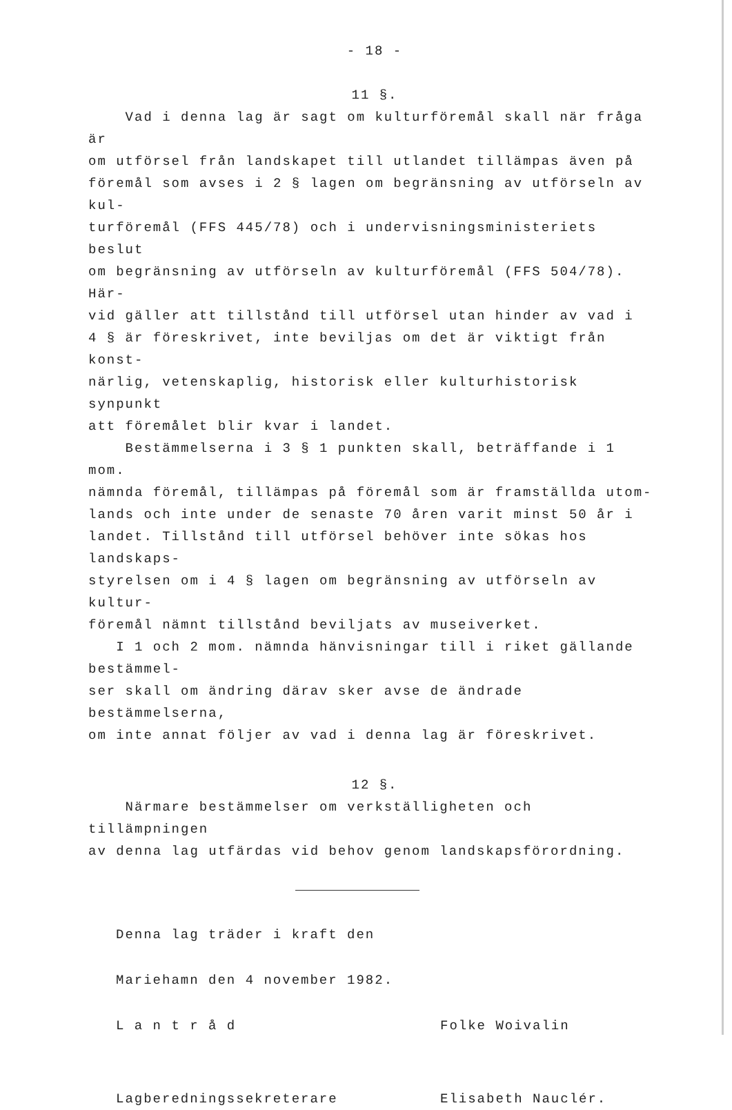- 18 -
11 §.
Vad i denna lag är sagt om kulturföremål skall när fråga är
om utförsel från landskapet till utlandet tillämpas även på
föremål som avses i 2 § lagen om begränsning av utförseln av kul-
turföremål (FFS 445/78) och i undervisningsministeriets beslut
om begränsning av utförseln av kulturföremål (FFS 504/78). Här-
vid gäller att tillstånd till utförsel utan hinder av vad i
4 § är föreskrivet, inte beviljas om det är viktigt från konst-
närlig, vetenskaplig, historisk eller kulturhistorisk synpunkt
att föremålet blir kvar i landet.
Bestämmelserna i 3 § 1 punkten skall, beträffande i 1 mom.
nämnda föremål, tillämpas på föremål som är framställda utom-
lands och inte under de senaste 70 åren varit minst 50 år i
landet. Tillstånd till utförsel behöver inte sökas hos landskaps-
styrelsen om i 4 § lagen om begränsning av utförseln av kultur-
föremål nämnt tillstånd beviljats av museiverket.
I 1 och 2 mom. nämnda hänvisningar till i riket gällande bestämmel-
ser skall om ändring därav sker avse de ändrade bestämmelserna,
om inte annat följer av vad i denna lag är föreskrivet.
12 §.
Närmare bestämmelser om verkställigheten och tillämpningen
av denna lag utfärdas vid behov genom landskapsförordning.
Denna lag träder i kraft den
Mariehamn den 4 november 1982.
L a n t r å d Folke Woivalin
Lagberedningssekreterare Elisabeth Nauclér.